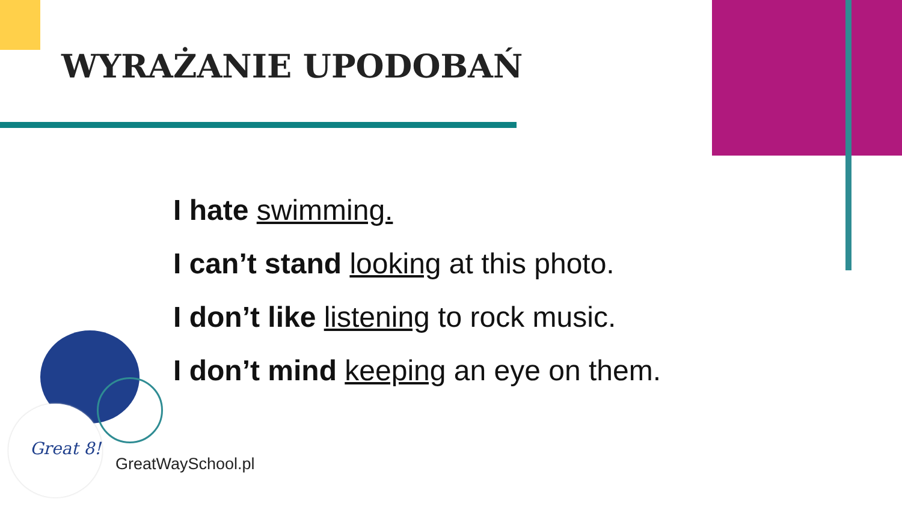WYRAŻANIE UPODOBAŃ
I hate swimming.
I can’t stand looking at this photo.
I don’t like listening to rock music.
I don’t mind keeping an eye on them.
Great 8!
GreatWaySchool.pl